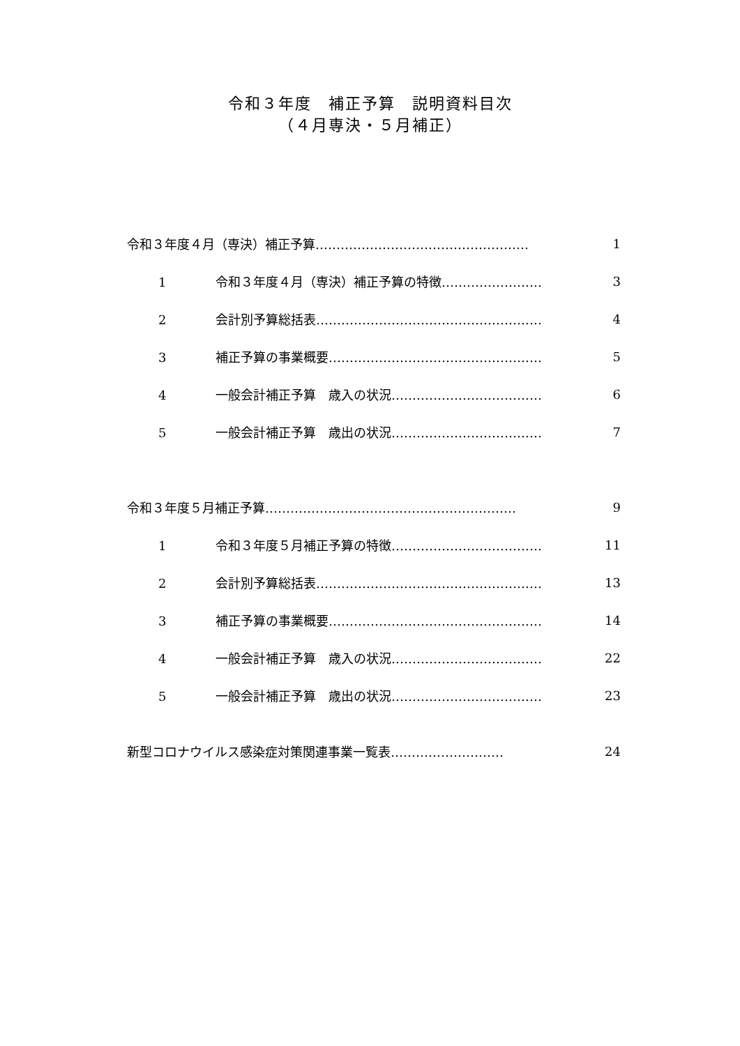令和３年度　補正予算　説明資料目次
（４月専決・５月補正）
令和３年度４月（専決）補正予算…………………………………………… 1
1 令和３年度４月（専決）補正予算の特徴…………………… 3
2 会計別予算総括表……………………………………………… 4
3 補正予算の事業概要…………………………………………… 5
4 一般会計補正予算　歳入の状況……………………………… 6
5 一般会計補正予算　歳出の状況……………………………… 7
令和３年度５月補正予算…………………………………………………… 9
1 令和３年度５月補正予算の特徴……………………………… 11
2 会計別予算総括表……………………………………………… 13
3 補正予算の事業概要…………………………………………… 14
4 一般会計補正予算　歳入の状況……………………………… 22
5 一般会計補正予算　歳出の状況……………………………… 23
新型コロナウイルス感染症対策関連事業一覧表……………………… 24